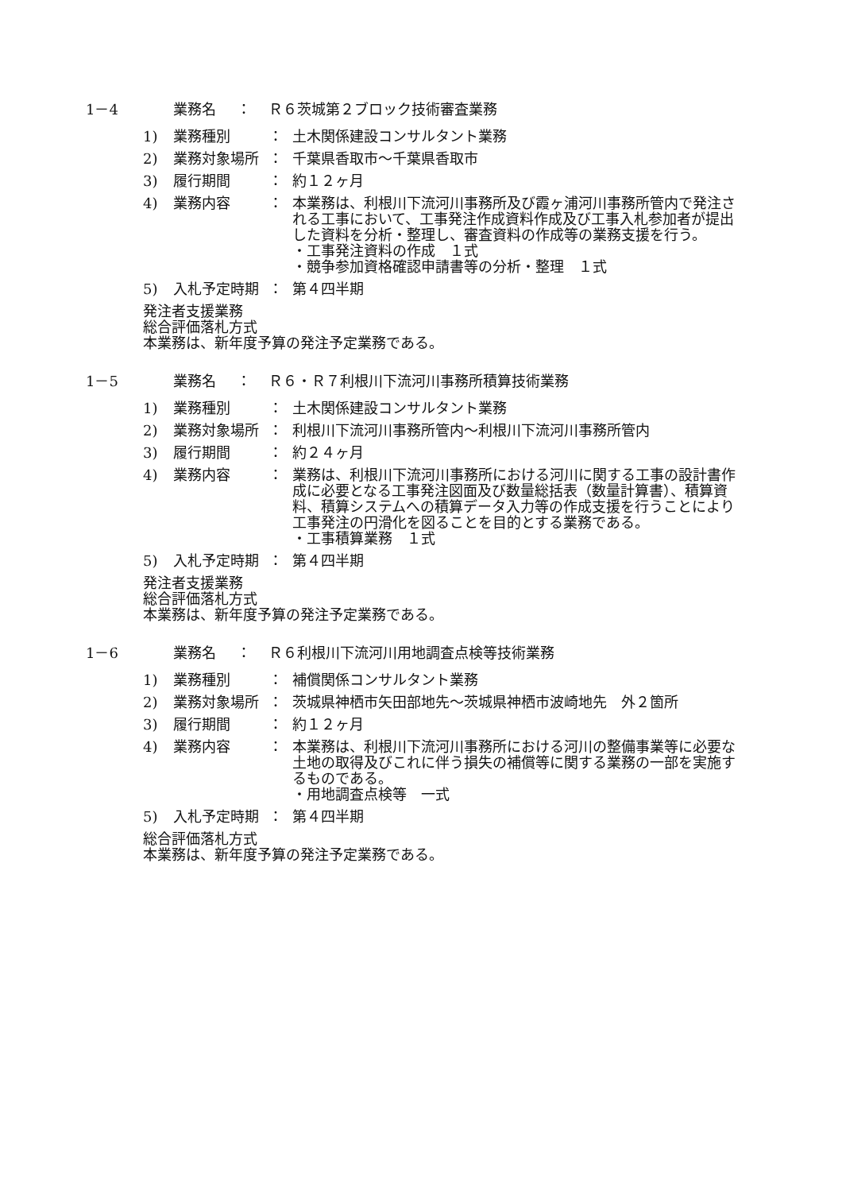1－4 業務名 ： Ｒ６茨城第２ブロック技術審査業務
1) 業務種別 ： 土木関係建設コンサルタント業務
2) 業務対象場所 ： 千葉県香取市～千葉県香取市
3) 履行期間 ： 約１２ヶ月
4) 業務内容 ： 本業務は、利根川下流河川事務所及び霞ヶ浦河川事務所管内で発注される工事において、工事発注作成資料作成及び工事入札参加者が提出した資料を分析・整理し、審査資料の作成等の業務支援を行う。
・工事発注資料の作成　１式
・競争参加資格確認申請書等の分析・整理　１式
5) 入札予定時期 ： 第４四半期
発注者支援業務
総合評価落札方式
本業務は、新年度予算の発注予定業務である。
1－5 業務名 ： Ｒ６・Ｒ７利根川下流河川事務所積算技術業務
1) 業務種別 ： 土木関係建設コンサルタント業務
2) 業務対象場所 ： 利根川下流河川事務所管内～利根川下流河川事務所管内
3) 履行期間 ： 約２４ヶ月
4) 業務内容 ： 業務は、利根川下流河川事務所における河川に関する工事の設計書作成に必要となる工事発注図面及び数量総括表（数量計算書）、積算資料、積算システムへの積算データ入力等の作成支援を行うことにより工事発注の円滑化を図ることを目的とする業務である。
・工事積算業務　１式
5) 入札予定時期 ： 第４四半期
発注者支援業務
総合評価落札方式
本業務は、新年度予算の発注予定業務である。
1－6 業務名 ： Ｒ６利根川下流河川用地調査点検等技術業務
1) 業務種別 ： 補償関係コンサルタント業務
2) 業務対象場所 ： 茨城県神栖市矢田部地先～茨城県神栖市波崎地先　外２箇所
3) 履行期間 ： 約１２ヶ月
4) 業務内容 ： 本業務は、利根川下流河川事務所における河川の整備事業等に必要な土地の取得及びこれに伴う損失の補償等に関する業務の一部を実施するものである。
・用地調査点検等　一式
5) 入札予定時期 ： 第４四半期
総合評価落札方式
本業務は、新年度予算の発注予定業務である。